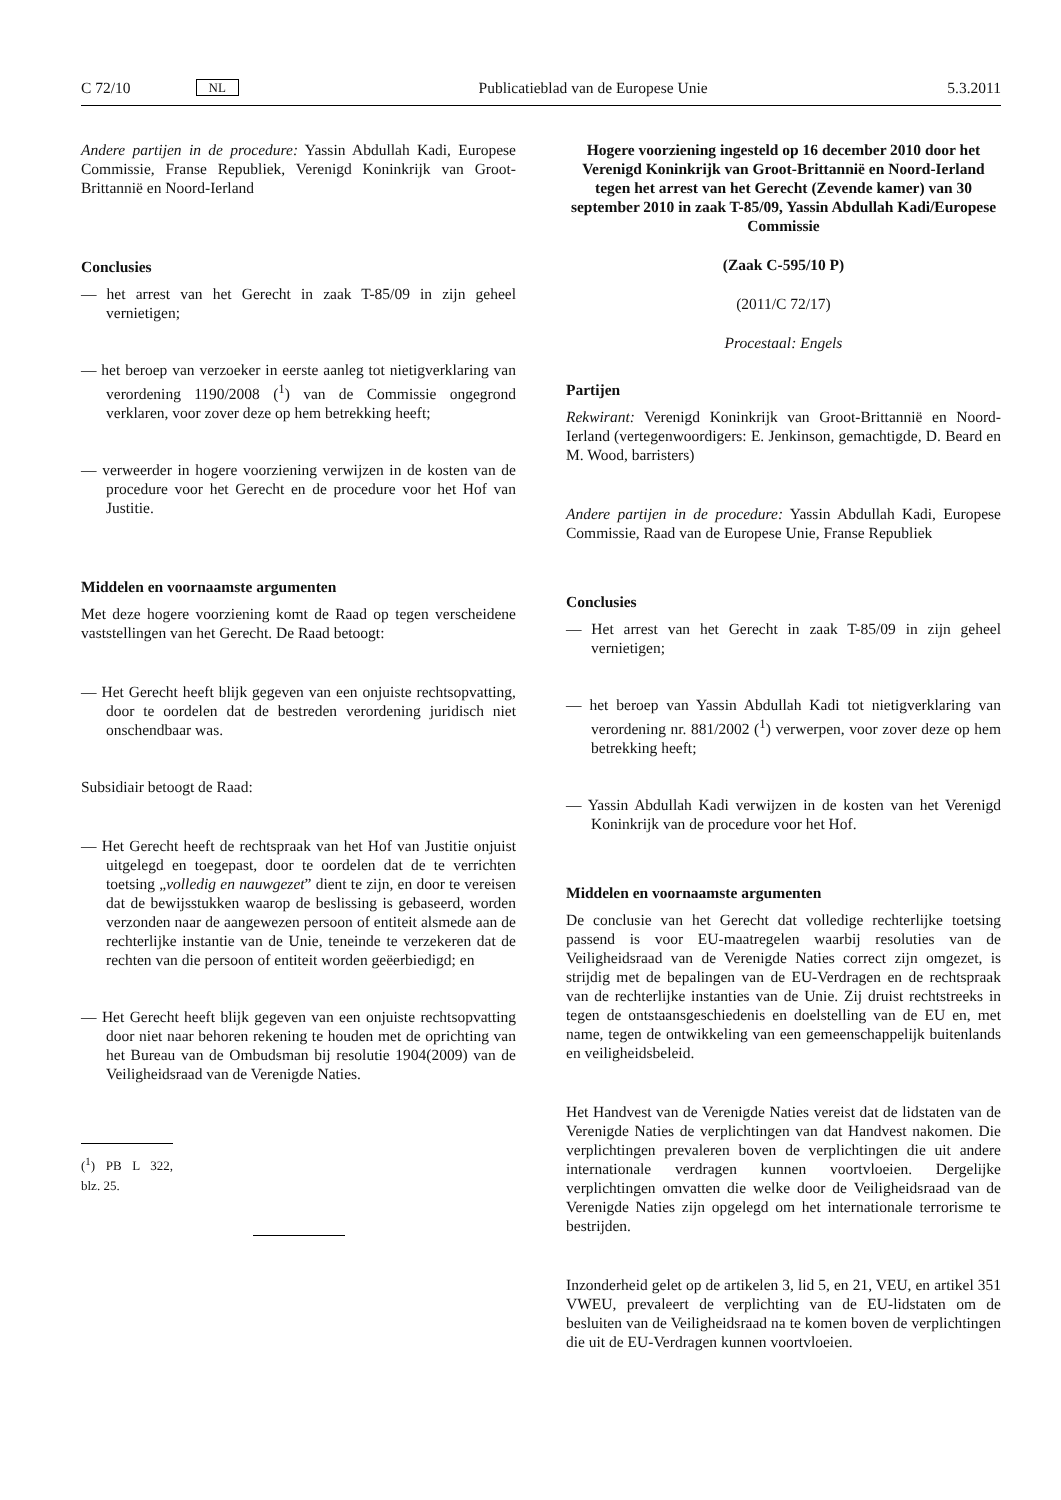C 72/10 NL Publicatieblad van de Europese Unie 5.3.2011
Andere partijen in de procedure: Yassin Abdullah Kadi, Europese Commissie, Franse Republiek, Verenigd Koninkrijk van Groot-Brittannië en Noord-Ierland
Conclusies
— het arrest van het Gerecht in zaak T-85/09 in zijn geheel vernietigen;
— het beroep van verzoeker in eerste aanleg tot nietigverklaring van verordening 1190/2008 (<sup>1</sup>) van de Commissie ongegrond verklaren, voor zover deze op hem betrekking heeft;
— verweerder in hogere voorziening verwijzen in de kosten van de procedure voor het Gerecht en de procedure voor het Hof van Justitie.
Middelen en voornaamste argumenten
Met deze hogere voorziening komt de Raad op tegen verscheidene vaststellingen van het Gerecht. De Raad betoogt:
— Het Gerecht heeft blijk gegeven van een onjuiste rechtsopvatting, door te oordelen dat de bestreden verordening juridisch niet onschendbaar was.
Subsidiair betoogt de Raad:
— Het Gerecht heeft de rechtspraak van het Hof van Justitie onjuist uitgelegd en toegepast, door te oordelen dat de te verrichten toetsing „volledig en nauwgezet” dient te zijn, en door te vereisen dat de bewijsstukken waarop de beslissing is gebaseerd, worden verzonden naar de aangewezen persoon of entiteit alsmede aan de rechterlijke instantie van de Unie, teneinde te verzekeren dat de rechten van die persoon of entiteit worden geëerbiedigd; en
— Het Gerecht heeft blijk gegeven van een onjuiste rechtsopvatting door niet naar behoren rekening te houden met de oprichting van het Bureau van de Ombudsman bij resolutie 1904(2009) van de Veiligheidsraad van de Verenigde Naties.
(<sup>1</sup>) PB L 322, blz. 25.
Hogere voorziening ingesteld op 16 december 2010 door het Verenigd Koninkrijk van Groot-Brittannië en Noord-Ierland tegen het arrest van het Gerecht (Zevende kamer) van 30 september 2010 in zaak T-85/09, Yassin Abdullah Kadi/Europese Commissie
(Zaak C-595/10 P)
(2011/C 72/17)
Procestaal: Engels
Partijen
Rekwirant: Verenigd Koninkrijk van Groot-Brittannië en Noord-Ierland (vertegenwoordigers: E. Jenkinson, gemachtigde, D. Beard en M. Wood, barristers)
Andere partijen in de procedure: Yassin Abdullah Kadi, Europese Commissie, Raad van de Europese Unie, Franse Republiek
Conclusies
— Het arrest van het Gerecht in zaak T-85/09 in zijn geheel vernietigen;
— het beroep van Yassin Abdullah Kadi tot nietigverklaring van verordening nr. 881/2002 (<sup>1</sup>) verwerpen, voor zover deze op hem betrekking heeft;
— Yassin Abdullah Kadi verwijzen in de kosten van het Verenigd Koninkrijk van de procedure voor het Hof.
Middelen en voornaamste argumenten
De conclusie van het Gerecht dat volledige rechterlijke toetsing passend is voor EU-maatregelen waarbij resoluties van de Veiligheidsraad van de Verenigde Naties correct zijn omgezet, is strijdig met de bepalingen van de EU-Verdragen en de rechtspraak van de rechterlijke instanties van de Unie. Zij druist rechtstreeks in tegen de ontstaansgeschiedenis en doelstelling van de EU en, met name, tegen de ontwikkeling van een gemeenschappelijk buitenlands en veiligheidsbeleid.
Het Handvest van de Verenigde Naties vereist dat de lidstaten van de Verenigde Naties de verplichtingen van dat Handvest nakomen. Die verplichtingen prevaleren boven de verplichtingen die uit andere internationale verdragen kunnen voortvloeien. Dergelijke verplichtingen omvatten die welke door de Veiligheidsraad van de Verenigde Naties zijn opgelegd om het internationale terrorisme te bestrijden.
Inzonderheid gelet op de artikelen 3, lid 5, en 21, VEU, en artikel 351 VWEU, prevaleert de verplichting van de EU-lidstaten om de besluiten van de Veiligheidsraad na te komen boven de verplichtingen die uit de EU-Verdragen kunnen voortvloeien.